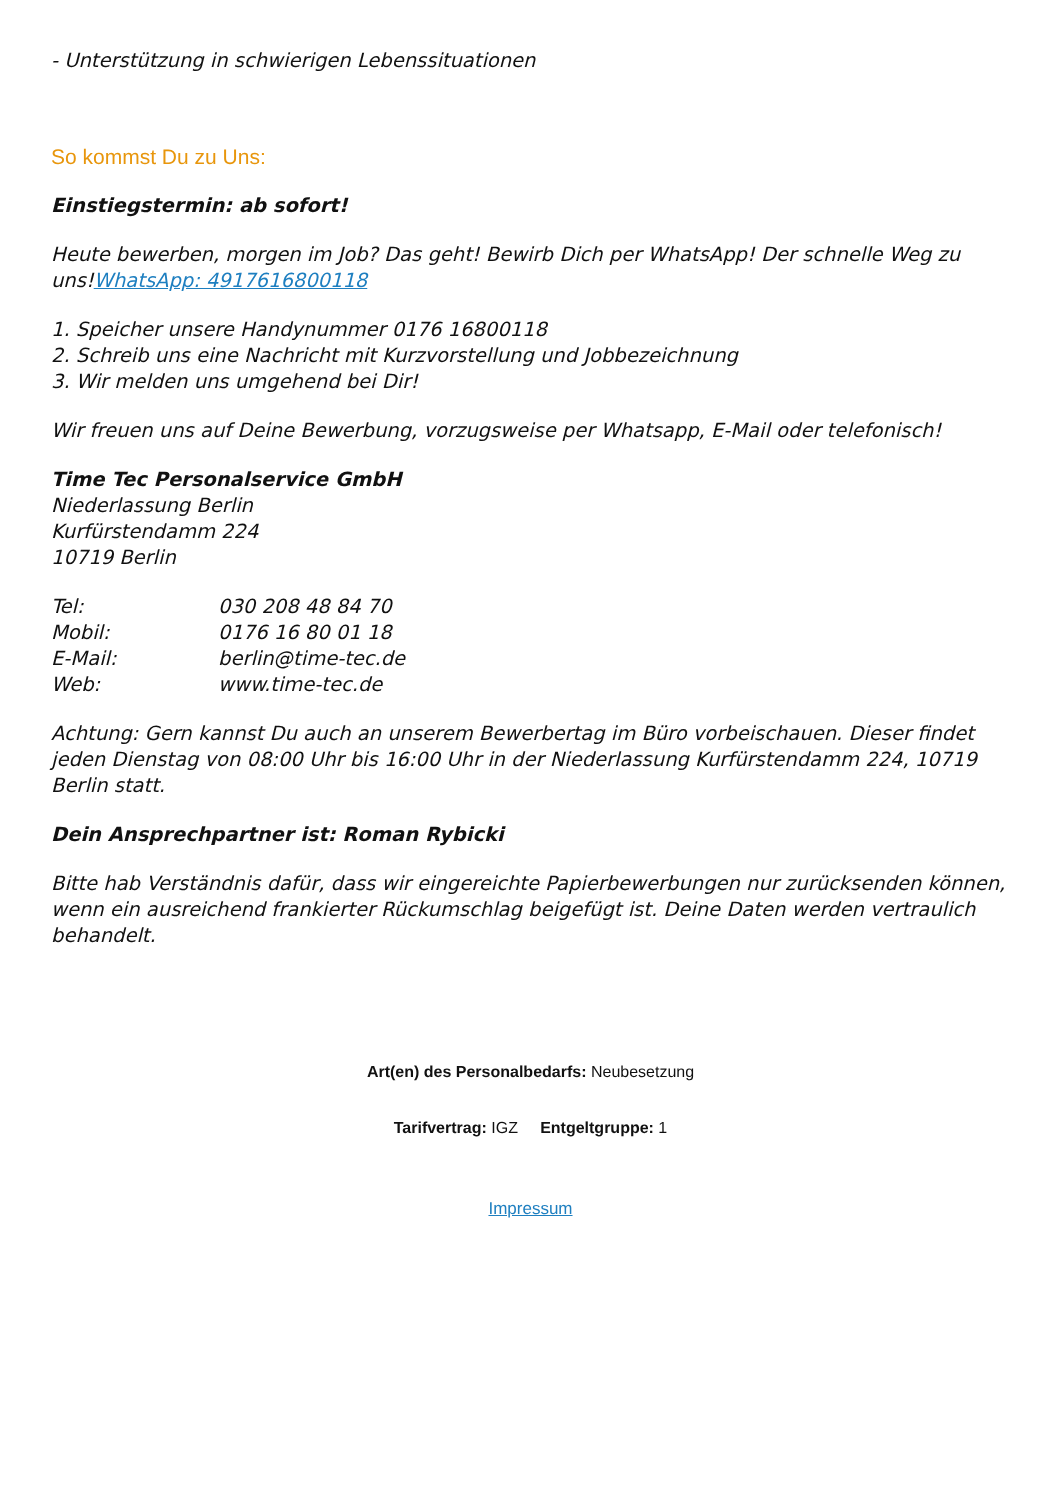- Unterstützung in schwierigen Lebenssituationen
So kommst Du zu Uns:
Einstiegstermin: ab sofort!
Heute bewerben, morgen im Job? Das geht! Bewirb Dich per WhatsApp! Der schnelle Weg zu uns!WhatsApp: 4917616800118
1. Speicher unsere Handynummer 0176 16800118
2. Schreib uns eine Nachricht mit Kurzvorstellung und Jobbezeichnung
3. Wir melden uns umgehend bei Dir!
Wir freuen uns auf Deine Bewerbung, vorzugsweise per Whatsapp, E-Mail oder telefonisch!
Time Tec Personalservice GmbH
Niederlassung Berlin
Kurfürstendamm 224
10719 Berlin
| Tel: | 030 208 48 84 70 |
| Mobil: | 0176 16 80 01 18 |
| E-Mail: | berlin@time-tec.de |
| Web: | www.time-tec.de |
Achtung: Gern kannst Du auch an unserem Bewerbertag im Büro vorbeischauen. Dieser findet jeden Dienstag von 08:00 Uhr bis 16:00 Uhr in der Niederlassung Kurfürstendamm 224, 10719 Berlin statt.
Dein Ansprechpartner ist: Roman Rybicki
Bitte hab Verständnis dafür, dass wir eingereichte Papierbewerbungen nur zurücksenden können, wenn ein ausreichend frankierter Rückumschlag beigefügt ist. Deine Daten werden vertraulich behandelt.
Art(en) des Personalbedarfs: Neubesetzung
Tarifvertrag: IGZ Entgeltgruppe: 1
Impressum